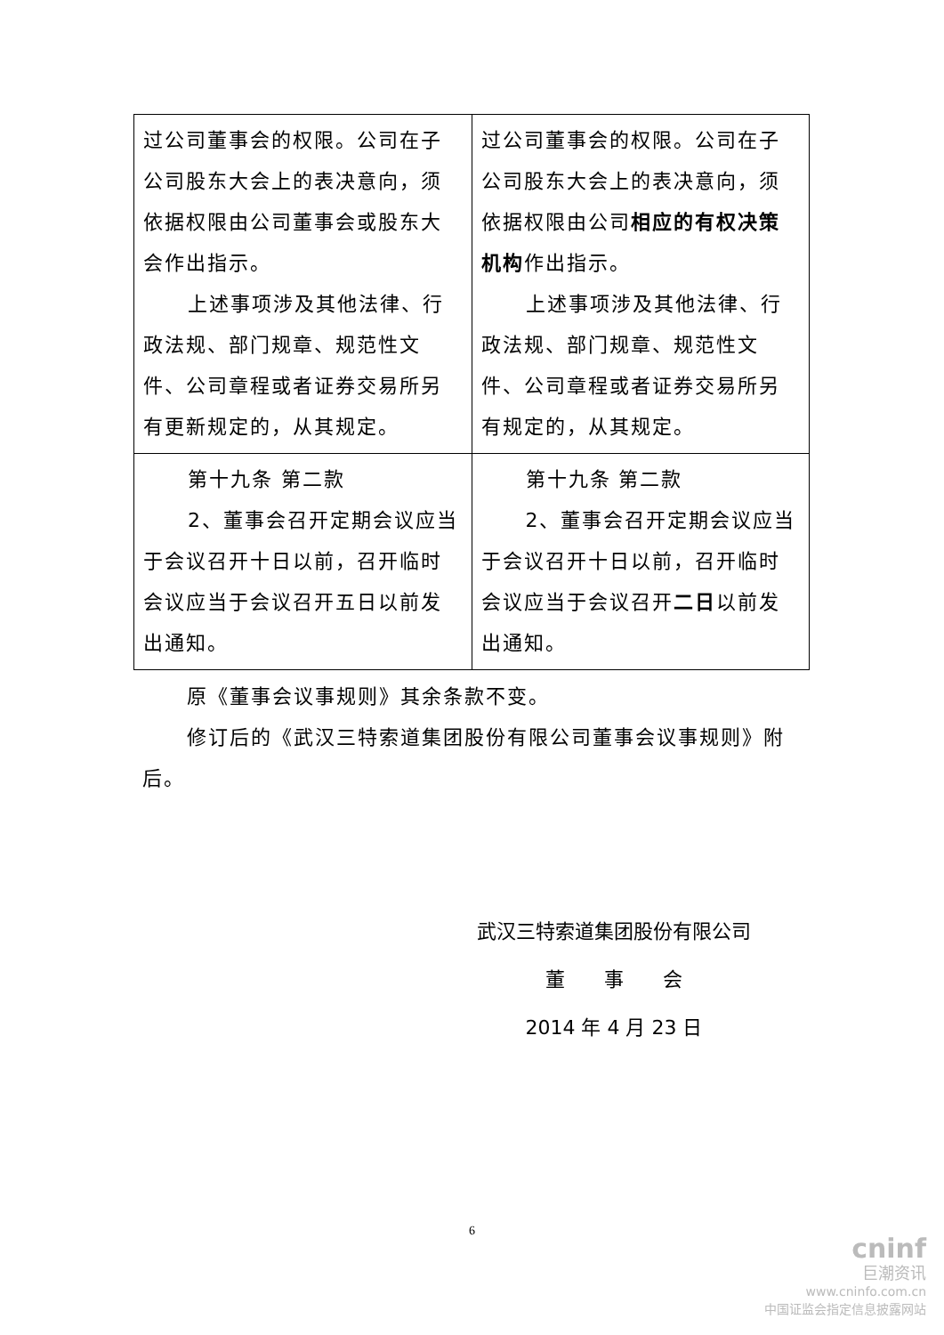| 过公司董事会的权限。公司在子公司股东大会上的表决意向，须依据权限由公司董事会或股东大会作出指示。 上述事项涉及其他法律、行政法规、部门规章、规范性文件、公司章程或者证券交易所另有更新规定的，从其规定。 | 过公司董事会的权限。公司在子公司股东大会上的表决意向，须依据权限由公司 相应的有权决策机构 作出指示。 上述事项涉及其他法律、行政法规、部门规章、规范性文件、公司章程或者证券交易所另有规定的，从其规定。 |
| 第十九条 第二款 2、董事会召开定期会议应当于会议召开十日以前，召开临时会议应当于会议召开五日以前发出通知。 | 第十九条 第二款 2、董事会召开定期会议应当于会议召开十日以前，召开临时会议应当于会议召开 二日 以前发出通知。 |
原《董事会议事规则》其余条款不变。
修订后的《武汉三特索道集团股份有限公司董事会议事规则》附后。
武汉三特索道集团股份有限公司
董　　事　　会
2014 年 4 月 23 日
6
cninf
巨潮资讯
www.cninfo.com.cn
中国证监会指定信息披露网站